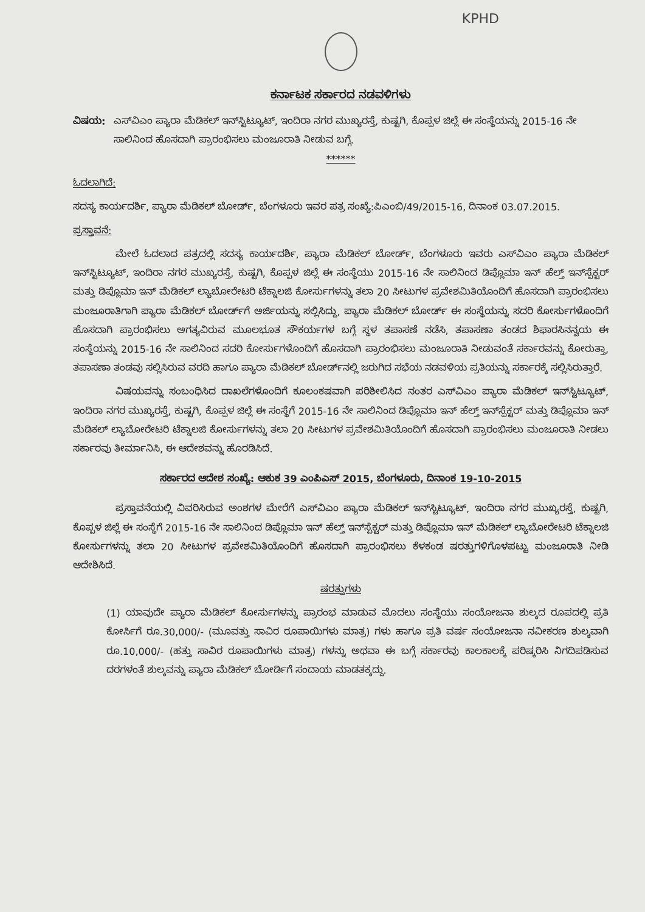KPHD
ಕರ್ನಾಟಕ ಸರ್ಕಾರದ ನಡವಳಿಗಳು
ವಿಷಯ: ಎಸ್‌ವಿಎಂ ಪ್ಯಾರಾ ಮೆಡಿಕಲ್ ಇನ್‌ಸ್ಟಿಟ್ಯೂಟ್, ಇಂದಿರಾ ನಗರ ಮುಖ್ಯರಸ್ತೆ, ಕುಷ್ಟಗಿ, ಕೊಪ್ಪಳ ಜಿಲ್ಲೆ ಈ ಸಂಸ್ಥೆಯನ್ನು 2015-16 ನೇ ಸಾಲಿನಿಂದ ಹೊಸದಾಗಿ ಪ್ರಾರಂಭಿಸಲು ಮಂಜೂರಾತಿ ನೀಡುವ ಬಗ್ಗೆ.
******
ಓದಲಾಗಿದೆ:
ಸದಸ್ಯ ಕಾರ್ಯದರ್ಶಿ, ಪ್ಯಾರಾ ಮೆಡಿಕಲ್ ಬೋರ್ಡ್, ಬೆಂಗಳೂರು ಇವರ ಪತ್ರ ಸಂಖ್ಯೆ:ಪಿಎಂಬಿ/49/2015-16, ದಿನಾಂಕ 03.07.2015.
ಪ್ರಸ್ತಾವನೆ:
ಮೇಲೆ ಓದಲಾದ ಪತ್ರದಲ್ಲಿ ಸದಸ್ಯ ಕಾರ್ಯದರ್ಶಿ, ಪ್ಯಾರಾ ಮೆಡಿಕಲ್ ಬೋರ್ಡ್, ಬೆಂಗಳೂರು ಇವರು ಎಸ್‌ವಿಎಂ ಪ್ಯಾರಾ ಮೆಡಿಕಲ್ ಇನ್‌ಸ್ಟಿಟ್ಯೂಟ್, ಇಂದಿರಾ ನಗರ ಮುಖ್ಯರಸ್ತೆ, ಕುಷ್ಟಗಿ, ಕೊಪ್ಪಳ ಜಿಲ್ಲೆ ಈ ಸಂಸ್ಥೆಯು 2015-16 ನೇ ಸಾಲಿನಿಂದ ಡಿಪ್ಲೊಮಾ ಇನ್ ಹೆಲ್ತ್ ಇನ್‌ಸ್ಪೆಕ್ಟರ್ ಮತ್ತು ಡಿಪ್ಲೊಮಾ ಇನ್ ಮೆಡಿಕಲ್ ಲ್ಯಾಬೋರೇಟರಿ ಟೆಕ್ನಾಲಜಿ ಕೋರ್ಸುಗಳನ್ನು ತಲಾ 20 ಸೀಟುಗಳ ಪ್ರವೇಶಮಿತಿಯೊಂದಿಗೆ ಹೊಸದಾಗಿ ಪ್ರಾರಂಭಿಸಲು ಮಂಜೂರಾತಿಗಾಗಿ ಪ್ಯಾರಾ ಮೆಡಿಕಲ್ ಬೋರ್ಡ್‌ಗೆ ಅರ್ಜಿಯನ್ನು ಸಲ್ಲಿಸಿದ್ದು, ಪ್ಯಾರಾ ಮೆಡಿಕಲ್ ಬೋರ್ಡ್ ಈ ಸಂಸ್ಥೆಯನ್ನು ಸದರಿ ಕೋರ್ಸುಗಳೊಂದಿಗೆ ಹೊಸದಾಗಿ ಪ್ರಾರಂಭಿಸಲು ಅಗತ್ಯವಿರುವ ಮೂಲಭೂತ ಸೌಕರ್ಯಗಳ ಬಗ್ಗೆ ಸ್ಥಳ ತಪಾಸಣೆ ನಡೆಸಿ, ತಪಾಸಣಾ ತಂಡದ ಶಿಫಾರಸಿನನ್ವಯ ಈ ಸಂಸ್ಥೆಯನ್ನು 2015-16 ನೇ ಸಾಲಿನಿಂದ ಸದರಿ ಕೋರ್ಸುಗಳೊಂದಿಗೆ ಹೊಸದಾಗಿ ಪ್ರಾರಂಭಿಸಲು ಮಂಜೂರಾತಿ ನೀಡುವಂತೆ ಸರ್ಕಾರವನ್ನು ಕೋರುತ್ತಾ, ತಪಾಸಣಾ ತಂಡವು ಸಲ್ಲಿಸಿರುವ ವರದಿ ಹಾಗೂ ಪ್ಯಾರಾ ಮೆಡಿಕಲ್ ಬೋರ್ಡ್‌ನಲ್ಲಿ ಜರುಗಿದ ಸಭೆಯ ನಡವಳಿಯ ಪ್ರತಿಯನ್ನು ಸರ್ಕಾರಕ್ಕೆ ಸಲ್ಲಿಸಿರುತ್ತಾರೆ.
ವಿಷಯವನ್ನು ಸಂಬಂಧಿಸಿದ ದಾಖಲೆಗಳೊಂದಿಗೆ ಕೂಲಂಕಷವಾಗಿ ಪರಿಶೀಲಿಸಿದ ನಂತರ ಎಸ್‌ವಿಎಂ ಪ್ಯಾರಾ ಮೆಡಿಕಲ್ ಇನ್‌ಸ್ಟಿಟ್ಯೂಟ್, ಇಂದಿರಾ ನಗರ ಮುಖ್ಯರಸ್ತೆ, ಕುಷ್ಟಗಿ, ಕೊಪ್ಪಳ ಜಿಲ್ಲೆ ಈ ಸಂಸ್ಥೆಗೆ 2015-16 ನೇ ಸಾಲಿನಿಂದ ಡಿಪ್ಲೊಮಾ ಇನ್ ಹೆಲ್ತ್ ಇನ್‌ಸ್ಪೆಕ್ಟರ್ ಮತ್ತು ಡಿಪ್ಲೊಮಾ ಇನ್ ಮೆಡಿಕಲ್ ಲ್ಯಾಬೋರೇಟರಿ ಟೆಕ್ನಾಲಜಿ ಕೋರ್ಸುಗಳನ್ನು ತಲಾ 20 ಸೀಟುಗಳ ಪ್ರವೇಶಮಿತಿಯೊಂದಿಗೆ ಹೊಸದಾಗಿ ಪ್ರಾರಂಭಿಸಲು ಮಂಜೂರಾತಿ ನೀಡಲು ಸರ್ಕಾರವು ತೀರ್ಮಾನಿಸಿ, ಈ ಆದೇಶವನ್ನು ಹೊರಡಿಸಿದೆ.
ಸರ್ಕಾರದ ಆದೇಶ ಸಂಖ್ಯೆ: ಆಕುಕ 39 ಎಂಪಿಎಸ್ 2015, ಬೆಂಗಳೂರು, ದಿನಾಂಕ 19-10-2015
ಪ್ರಸ್ತಾವನೆಯಲ್ಲಿ ವಿವರಿಸಿರುವ ಅಂಶಗಳ ಮೇರೆಗೆ ಎಸ್‌ವಿಎಂ ಪ್ಯಾರಾ ಮೆಡಿಕಲ್ ಇನ್‌ಸ್ಟಿಟ್ಯೂಟ್, ಇಂದಿರಾ ನಗರ ಮುಖ್ಯರಸ್ತೆ, ಕುಷ್ಟಗಿ, ಕೊಪ್ಪಳ ಜಿಲ್ಲೆ ಈ ಸಂಸ್ಥೆಗೆ 2015-16 ನೇ ಸಾಲಿನಿಂದ ಡಿಪ್ಲೊಮಾ ಇನ್ ಹೆಲ್ತ್ ಇನ್‌ಸ್ಪೆಕ್ಟರ್ ಮತ್ತು ಡಿಪ್ಲೊಮಾ ಇನ್ ಮೆಡಿಕಲ್ ಲ್ಯಾಬೋರೇಟರಿ ಟೆಕ್ನಾಲಜಿ ಕೋರ್ಸುಗಳನ್ನು ತಲಾ 20 ಸೀಟುಗಳ ಪ್ರವೇಶಮಿತಿಯೊಂದಿಗೆ ಹೊಸದಾಗಿ ಪ್ರಾರಂಭಿಸಲು ಕೆಳಕಂಡ ಷರತ್ತುಗಳಿಗೊಳಪಟ್ಟು ಮಂಜೂರಾತಿ ನೀಡಿ ಆದೇಶಿಸಿದೆ.
ಷರತ್ತುಗಳು
(1) ಯಾವುದೇ ಪ್ಯಾರಾ ಮೆಡಿಕಲ್ ಕೋರ್ಸುಗಳನ್ನು ಪ್ರಾರಂಭ ಮಾಡುವ ಮೊದಲು ಸಂಸ್ಥೆಯು ಸಂಯೋಜನಾ ಶುಲ್ಕದ ರೂಪದಲ್ಲಿ ಪ್ರತಿ ಕೋರ್ಸಿಗೆ ರೂ.30,000/- (ಮೂವತ್ತು ಸಾವಿರ ರೂಪಾಯಿಗಳು ಮಾತ್ರ) ಗಳು ಹಾಗೂ ಪ್ರತಿ ವರ್ಷ ಸಂಯೋಜನಾ ನವೀಕರಣ ಶುಲ್ಕವಾಗಿ ರೂ.10,000/- (ಹತ್ತು ಸಾವಿರ ರೂಪಾಯಿಗಳು ಮಾತ್ರ) ಗಳನ್ನು ಅಥವಾ ಈ ಬಗ್ಗೆ ಸರ್ಕಾರವು ಕಾಲಕಾಲಕ್ಕೆ ಪರಿಷ್ಕರಿಸಿ ನಿಗದಿಪಡಿಸುವ ದರಗಳಂತೆ ಶುಲ್ಕವನ್ನು ಪ್ಯಾರಾ ಮೆಡಿಕಲ್ ಬೋರ್ಡಿಗೆ ಸಂದಾಯ ಮಾಡತಕ್ಕದ್ದು.